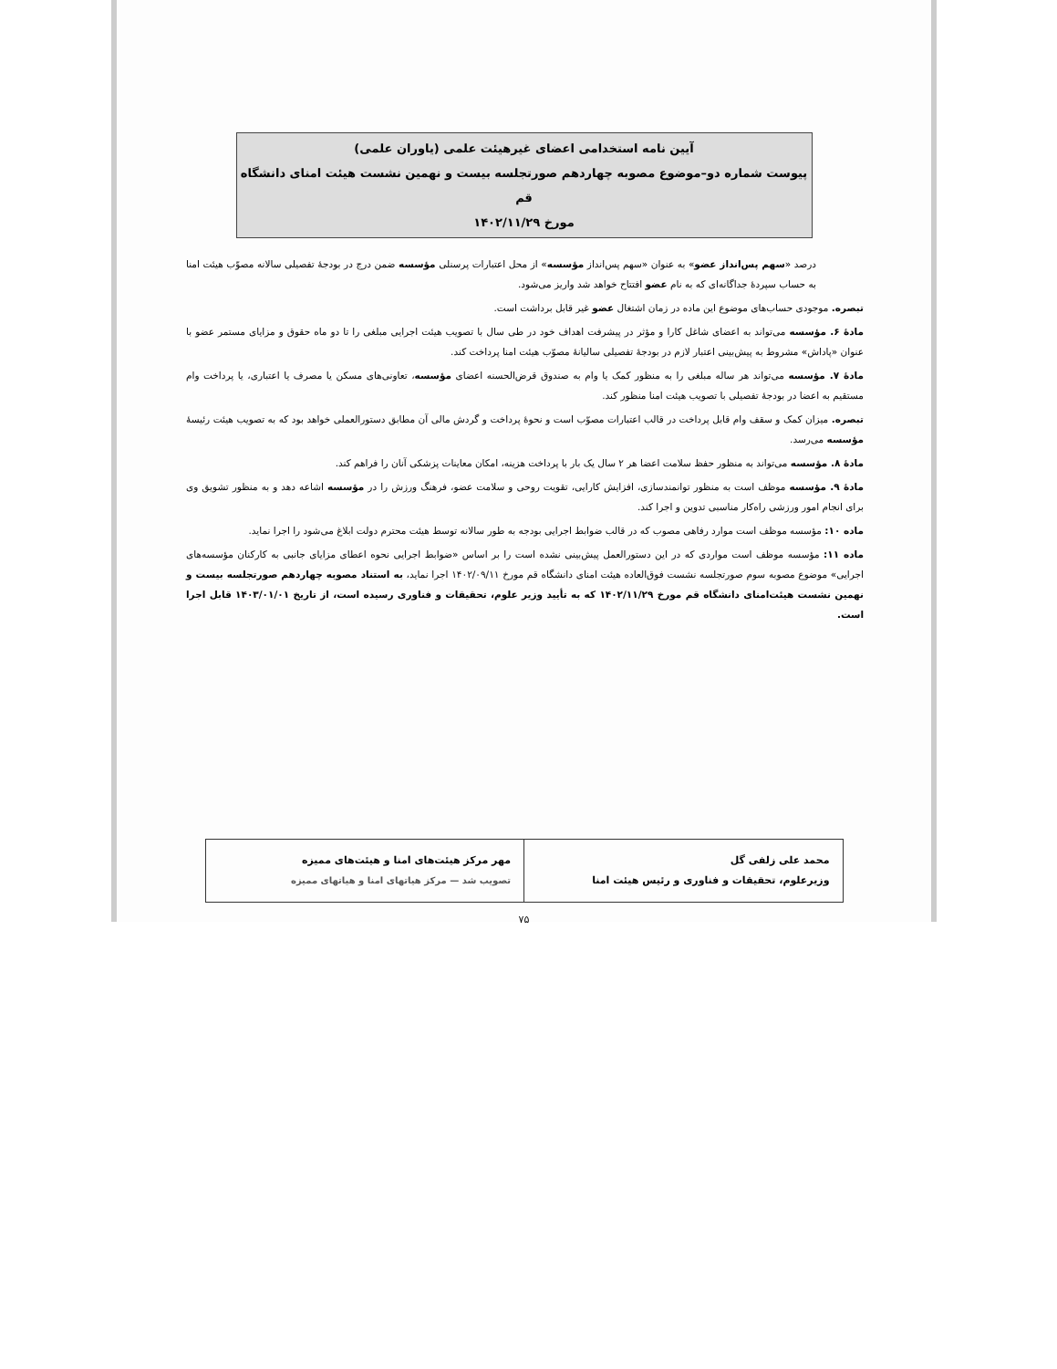آیین نامه استخدامی اعضای غیرهیئت علمی (یاوران علمی)
پیوست شماره دو–موضوع مصوبه چهاردهم صورتجلسه بیست و نهمین نشست هیئت امنای دانشگاه قم
مورخ ۱۴۰۲/۱۱/۲۹
درصد «سهم پس‌انداز عضو» به عنوان «سهم پس‌انداز مؤسسه» از محل اعتبارات پرسنلی مؤسسه ضمن درج در بودجهٔ تفصیلی سالانه مصوّب هیئت امنا به حساب سپردهٔ جداگانه‌ای که به نام عضو افتتاح خواهد شد واریز می‌شود.
تبصره. موجودی حساب‌های موضوع این ماده در زمان اشتغال عضو غیر قابل برداشت است.
مادهٔ ۶. مؤسسه می‌تواند به اعضای شاغل کارا و مؤثر در پیشرفت اهداف خود در طی سال با تصویب هیئت اجرایی مبلغی را تا دو ماه حقوق و مزایای مستمر عضو با عنوان «پاداش» مشروط به پیش‌بینی اعتبار لازم در بودجهٔ تفصیلی سالیانهٔ مصوّب هیئت امنا پرداخت کند.
مادهٔ ۷. مؤسسه می‌تواند هر ساله مبلغی را به منظور کمک یا وام به صندوق قرض‌الحسنه اعضای مؤسسه، تعاونی‌های مسکن یا مصرف یا اعتباری، یا پرداخت وام مستقیم به اعضا در بودجهٔ تفصیلی با تصویب هیئت امنا منظور کند.
تبصره. میزان کمک و سقف وام قابل پرداخت در قالب اعتبارات مصوّب است و نحوهٔ پرداخت و گردش مالی آن مطابق دستورالعملی خواهد بود که به تصویب هیئت رئیسهٔ مؤسسه می‌رسد.
مادهٔ ۸. مؤسسه می‌تواند به منظور حفظ سلامت اعضا هر ۲ سال یک بار با پرداخت هزینه، امکان معاینات پزشکی آنان را فراهم کند.
مادهٔ ۹. مؤسسه موظف است به منظور توانمندسازی، افزایش کارایی، تقویت روحی و سلامت عضو، فرهنگ ورزش را در مؤسسه اشاعه دهد و به منظور تشویق وی برای انجام امور ورزشی راه‌کار مناسبی تدوین و اجرا کند.
ماده ۱۰: مؤسسه موظف است موارد رفاهی مصوب که در قالب ضوابط اجرایی بودجه به طور سالانه توسط هیئت محترم دولت ابلاغ می‌شود را اجرا نماید.
ماده ۱۱: مؤسسه موظف است مواردی که در این دستورالعمل پیش‌بینی نشده است را بر اساس «ضوابط اجرایی نحوه اعطای مزایای جانبی به کارکنان مؤسسه‌های اجرایی» موضوع مصوبه سوم صورتجلسه نشست فوق‌العاده هیئت امنای دانشگاه قم مورخ ۱۴۰۲/۰۹/۱۱ اجرا نماید، به استناد مصوبه چهاردهم صورتجلسه بیست و نهمین نشست هیئت‌امنای دانشگاه قم مورخ ۱۴۰۲/۱۱/۲۹ که به تأیید وزیر علوم، تحقیقات و فناوری رسیده است، از تاریخ ۱۴۰۳/۰۱/۰۱ قابل اجرا است.
| محمد علی زلفی گل وزیرعلوم، تحقیقات و فناوری و رئیس هیئت امنا | مهر مرکز هیئت‌های امنا و هیئت‌های ممیزه تصویب شد — مرکز هیاتهای امنا و هیاتهای ممیزه |
۷۵